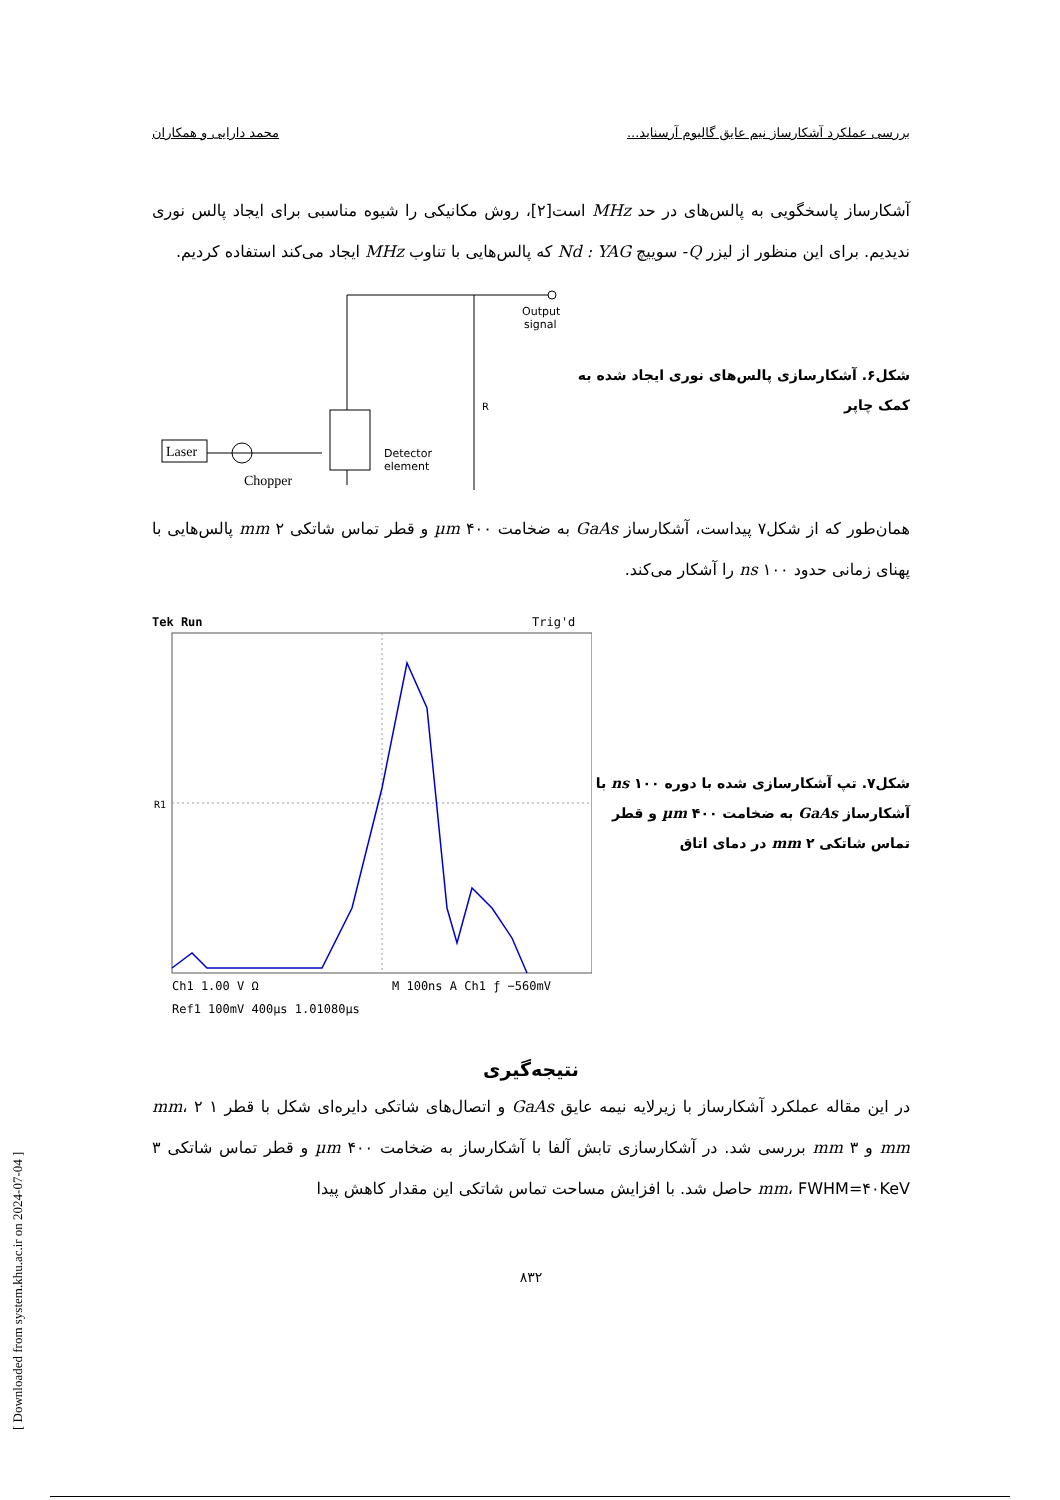بررسی عملکرد آشکارساز نیم عایق گالیوم آرسناید... محمد دارایی و همکاران
آشکارساز پاسخگویی به پالس‌های در حد MHz است[۲]، روش مکانیکی را شیوه مناسبی برای ایجاد پالس نوری ندیدیم. برای این منظور از لیزر Q- سوییچ Nd : YAG که پالس‌هایی با تناوب MHz ایجاد می‌کند استفاده کردیم.
شکل۶. آشکارسازی پالس‌های نوری ایجاد شده به کمک چاپر
Output
signal
Detector
element
R
Laser
Chopper
همان‌طور که از شکل۷ پیداست، آشکارساز GaAs به ضخامت ۴۰۰ µm و قطر تماس شاتکی ۲ mm پالس‌هایی با پهنای زمانی حدود ۱۰۰ ns را آشکار می‌کند.
شکل۷. تپ آشکارسازی شده با دوره ۱۰۰ ns با آشکارساز GaAs به ضخامت ۴۰۰ µm و قطر تماس شاتکی ۲ mm در دمای اتاق
Tek Run
Trig'd
R1
Ch1 1.00 V Ω
M 100ns A Ch1 ƒ −560mV
Ref1 100mV 400µs 1.01080µs
نتیجه‌گیری
در این مقاله عملکرد آشکارساز با زیرلایه نیمه عایق GaAs و اتصال‌های شاتکی دایره‌ای شکل با قطر ۱ mm، ۲ mm و ۳ mm بررسی شد. در آشکارسازی تابش آلفا با آشکارساز به ضخامت ۴۰۰ µm و قطر تماس شاتکی ۳ mm، FWHM=۴۰KeV حاصل شد. با افزایش مساحت تماس شاتکی این مقدار کاهش پیدا
۸۳۲
[ Downloaded from system.khu.ac.ir on 2024-07-04 ]